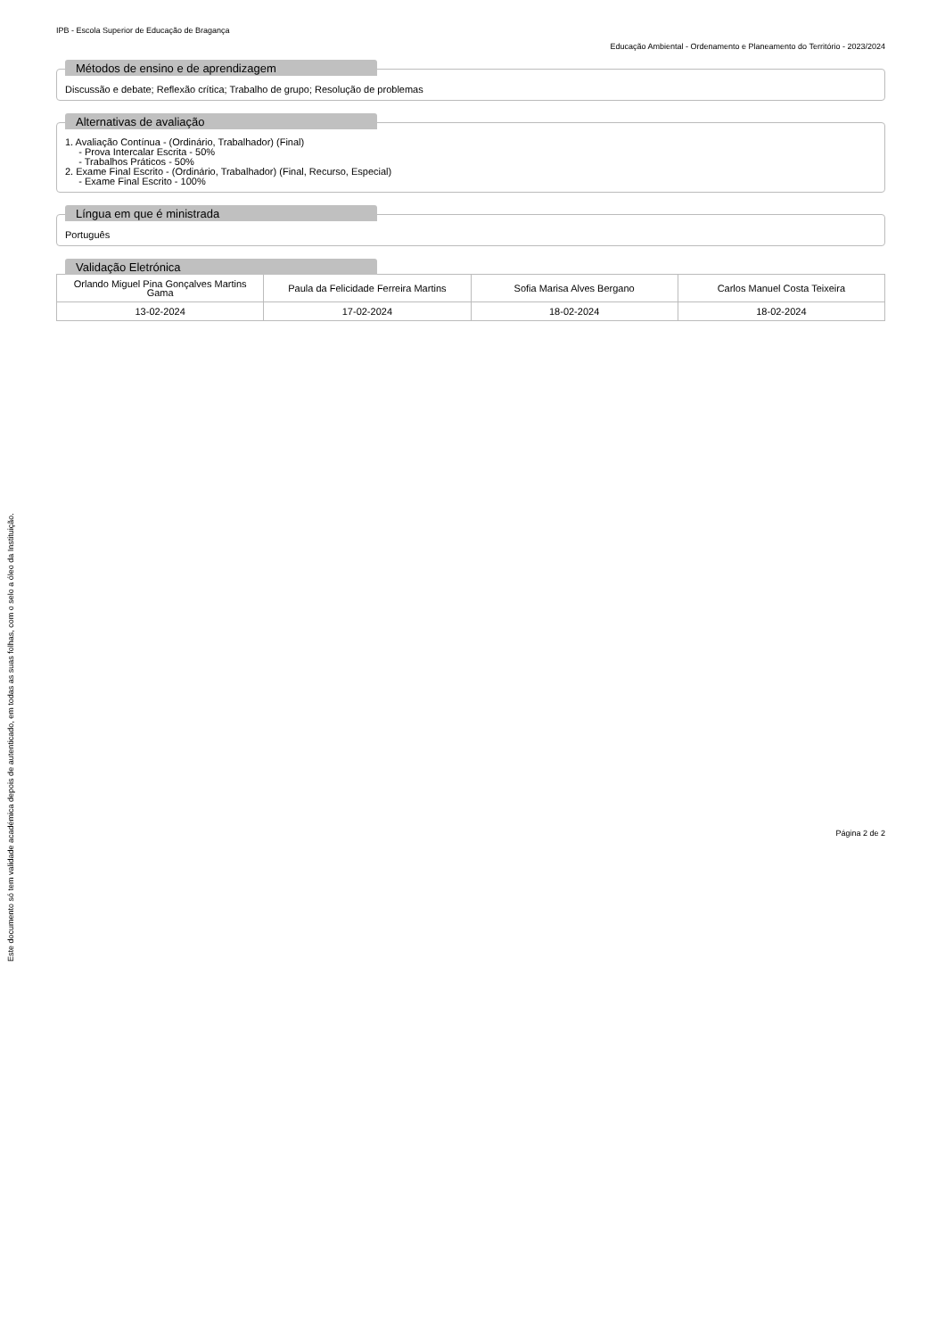IPB - Escola Superior de Educação de Bragança
Educação Ambiental - Ordenamento e Planeamento do Território - 2023/2024
Métodos de ensino e de aprendizagem
Discussão e debate; Reflexão crítica; Trabalho de grupo; Resolução de problemas
Alternativas de avaliação
1. Avaliação Contínua - (Ordinário, Trabalhador) (Final)
- Prova Intercalar Escrita - 50%
- Trabalhos Práticos - 50%
2. Exame Final Escrito - (Ordinário, Trabalhador) (Final, Recurso, Especial)
- Exame Final Escrito - 100%
Língua em que é ministrada
Português
Validação Eletrónica
| Orlando Miguel Pina Gonçalves Martins Gama | Paula da Felicidade Ferreira Martins | Sofia Marisa Alves Bergano | Carlos Manuel Costa Teixeira |
| 13-02-2024 | 17-02-2024 | 18-02-2024 | 18-02-2024 |
Este documento só tem validade académica depois de autenticado, em todas as suas folhas, com o selo a óleo da Instituição.
Página 2 de 2